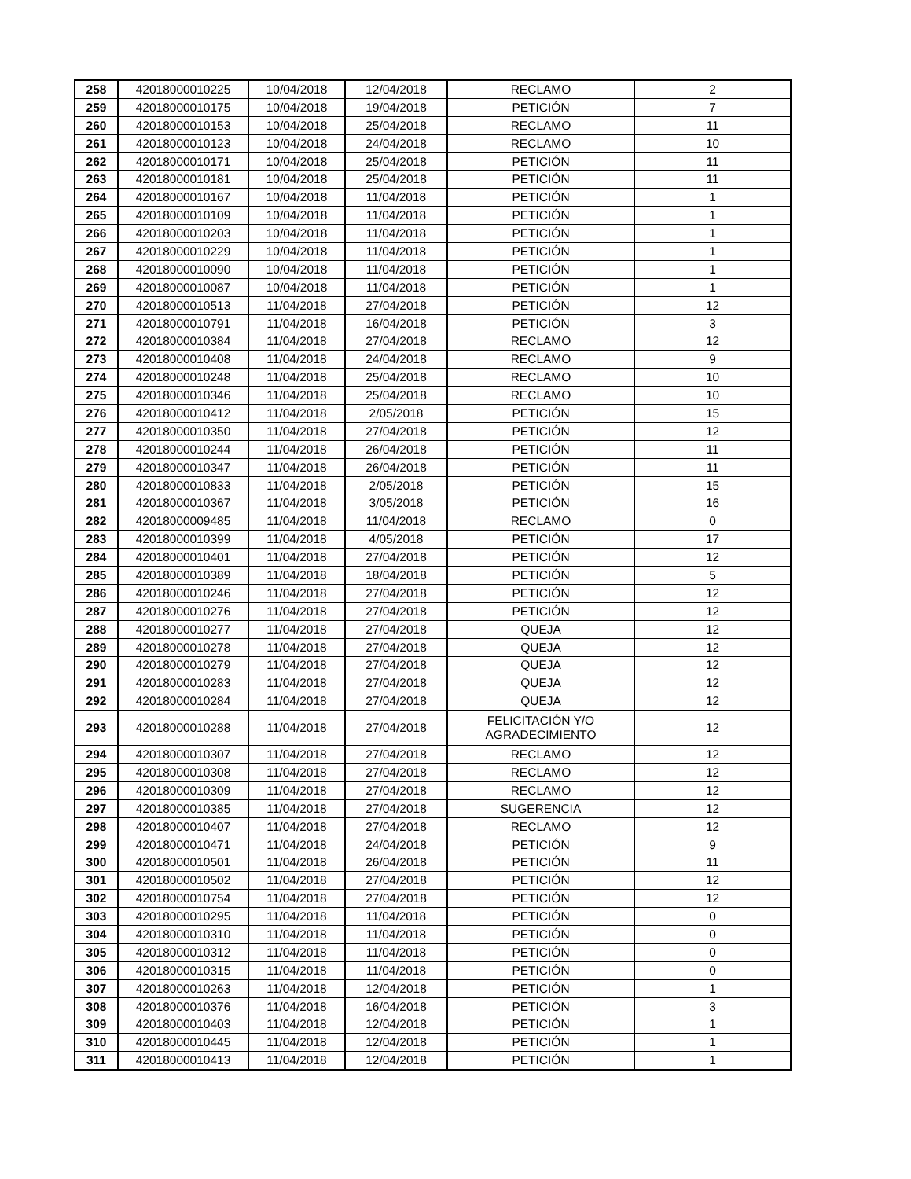| 258 | 42018000010225 | 10/04/2018 | 12/04/2018 | RECLAMO | 2 |
| 259 | 42018000010175 | 10/04/2018 | 19/04/2018 | PETICIÓN | 7 |
| 260 | 42018000010153 | 10/04/2018 | 25/04/2018 | RECLAMO | 11 |
| 261 | 42018000010123 | 10/04/2018 | 24/04/2018 | RECLAMO | 10 |
| 262 | 42018000010171 | 10/04/2018 | 25/04/2018 | PETICIÓN | 11 |
| 263 | 42018000010181 | 10/04/2018 | 25/04/2018 | PETICIÓN | 11 |
| 264 | 42018000010167 | 10/04/2018 | 11/04/2018 | PETICIÓN | 1 |
| 265 | 42018000010109 | 10/04/2018 | 11/04/2018 | PETICIÓN | 1 |
| 266 | 42018000010203 | 10/04/2018 | 11/04/2018 | PETICIÓN | 1 |
| 267 | 42018000010229 | 10/04/2018 | 11/04/2018 | PETICIÓN | 1 |
| 268 | 42018000010090 | 10/04/2018 | 11/04/2018 | PETICIÓN | 1 |
| 269 | 42018000010087 | 10/04/2018 | 11/04/2018 | PETICIÓN | 1 |
| 270 | 42018000010513 | 11/04/2018 | 27/04/2018 | PETICIÓN | 12 |
| 271 | 42018000010791 | 11/04/2018 | 16/04/2018 | PETICIÓN | 3 |
| 272 | 42018000010384 | 11/04/2018 | 27/04/2018 | RECLAMO | 12 |
| 273 | 42018000010408 | 11/04/2018 | 24/04/2018 | RECLAMO | 9 |
| 274 | 42018000010248 | 11/04/2018 | 25/04/2018 | RECLAMO | 10 |
| 275 | 42018000010346 | 11/04/2018 | 25/04/2018 | RECLAMO | 10 |
| 276 | 42018000010412 | 11/04/2018 | 2/05/2018 | PETICIÓN | 15 |
| 277 | 42018000010350 | 11/04/2018 | 27/04/2018 | PETICIÓN | 12 |
| 278 | 42018000010244 | 11/04/2018 | 26/04/2018 | PETICIÓN | 11 |
| 279 | 42018000010347 | 11/04/2018 | 26/04/2018 | PETICIÓN | 11 |
| 280 | 42018000010833 | 11/04/2018 | 2/05/2018 | PETICIÓN | 15 |
| 281 | 42018000010367 | 11/04/2018 | 3/05/2018 | PETICIÓN | 16 |
| 282 | 42018000009485 | 11/04/2018 | 11/04/2018 | RECLAMO | 0 |
| 283 | 42018000010399 | 11/04/2018 | 4/05/2018 | PETICIÓN | 17 |
| 284 | 42018000010401 | 11/04/2018 | 27/04/2018 | PETICIÓN | 12 |
| 285 | 42018000010389 | 11/04/2018 | 18/04/2018 | PETICIÓN | 5 |
| 286 | 42018000010246 | 11/04/2018 | 27/04/2018 | PETICIÓN | 12 |
| 287 | 42018000010276 | 11/04/2018 | 27/04/2018 | PETICIÓN | 12 |
| 288 | 42018000010277 | 11/04/2018 | 27/04/2018 | QUEJA | 12 |
| 289 | 42018000010278 | 11/04/2018 | 27/04/2018 | QUEJA | 12 |
| 290 | 42018000010279 | 11/04/2018 | 27/04/2018 | QUEJA | 12 |
| 291 | 42018000010283 | 11/04/2018 | 27/04/2018 | QUEJA | 12 |
| 292 | 42018000010284 | 11/04/2018 | 27/04/2018 | QUEJA | 12 |
| 293 | 42018000010288 | 11/04/2018 | 27/04/2018 | FELICITACIÓN Y/O AGRADECIMIENTO | 12 |
| 294 | 42018000010307 | 11/04/2018 | 27/04/2018 | RECLAMO | 12 |
| 295 | 42018000010308 | 11/04/2018 | 27/04/2018 | RECLAMO | 12 |
| 296 | 42018000010309 | 11/04/2018 | 27/04/2018 | RECLAMO | 12 |
| 297 | 42018000010385 | 11/04/2018 | 27/04/2018 | SUGERENCIA | 12 |
| 298 | 42018000010407 | 11/04/2018 | 27/04/2018 | RECLAMO | 12 |
| 299 | 42018000010471 | 11/04/2018 | 24/04/2018 | PETICIÓN | 9 |
| 300 | 42018000010501 | 11/04/2018 | 26/04/2018 | PETICIÓN | 11 |
| 301 | 42018000010502 | 11/04/2018 | 27/04/2018 | PETICIÓN | 12 |
| 302 | 42018000010754 | 11/04/2018 | 27/04/2018 | PETICIÓN | 12 |
| 303 | 42018000010295 | 11/04/2018 | 11/04/2018 | PETICIÓN | 0 |
| 304 | 42018000010310 | 11/04/2018 | 11/04/2018 | PETICIÓN | 0 |
| 305 | 42018000010312 | 11/04/2018 | 11/04/2018 | PETICIÓN | 0 |
| 306 | 42018000010315 | 11/04/2018 | 11/04/2018 | PETICIÓN | 0 |
| 307 | 42018000010263 | 11/04/2018 | 12/04/2018 | PETICIÓN | 1 |
| 308 | 42018000010376 | 11/04/2018 | 16/04/2018 | PETICIÓN | 3 |
| 309 | 42018000010403 | 11/04/2018 | 12/04/2018 | PETICIÓN | 1 |
| 310 | 42018000010445 | 11/04/2018 | 12/04/2018 | PETICIÓN | 1 |
| 311 | 42018000010413 | 11/04/2018 | 12/04/2018 | PETICIÓN | 1 |